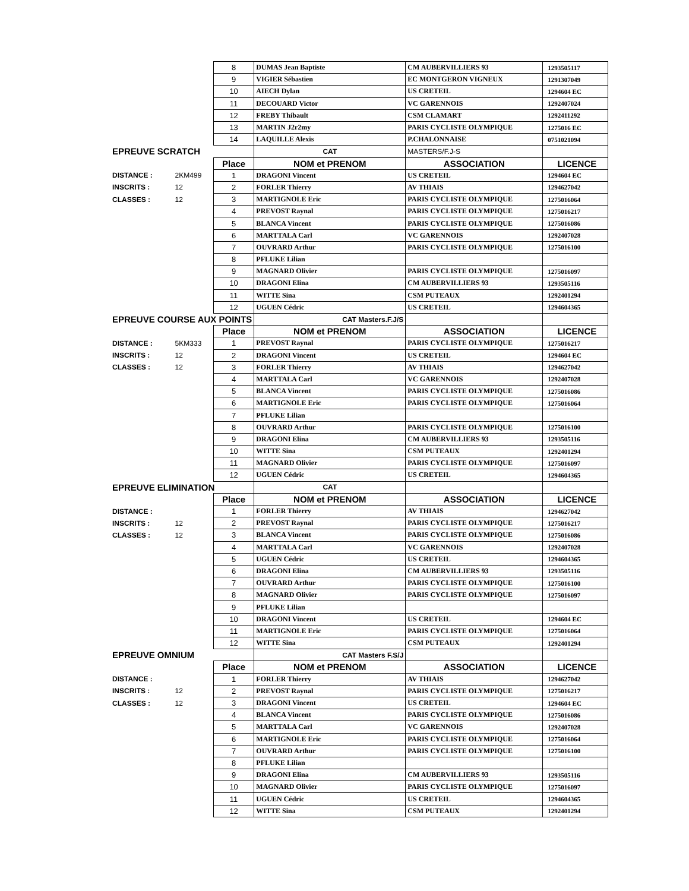| | | 8 | DUMAS Jean Baptiste | CM AUBERVILLIERS 93 | 1293505117 |
| | | 9 | VIGIER Sébastien | EC MONTGERON VIGNEUX | 1291307049 |
| | | 10 | AIECH Dylan | US CRETEIL | 1294604 EC |
| | | 11 | DECOUARD Victor | VC GARENNOIS | 1292407024 |
| | | 12 | FREBY Thibault | CSM CLAMART | 1292411292 |
| | | 13 | MARTIN J2r2my | PARIS CYCLISTE OLYMPIQUE | 1275016 EC |
| | | 14 | LAQUILLE Alexis | P.CHALONNAISE | 0751021094 |
| EPREUVE SCRATCH | | | CAT | MASTERS/F.J-S | |
| | | Place | NOM et PRENOM | ASSOCIATION | LICENCE |
| DISTANCE : | 2KM499 | 1 | DRAGONI Vincent | US CRETEIL | 1294604 EC |
| INSCRITS : | 12 | 2 | FORLER Thierry | AV THIAIS | 1294627042 |
| CLASSES : | 12 | 3 | MARTIGNOLE Eric | PARIS CYCLISTE OLYMPIQUE | 1275016064 |
| | | 4 | PREVOST Raynal | PARIS CYCLISTE OLYMPIQUE | 1275016217 |
| | | 5 | BLANCA Vincent | PARIS CYCLISTE OLYMPIQUE | 1275016086 |
| | | 6 | MARTTALA Carl | VC GARENNOIS | 1292407028 |
| | | 7 | OUVRARD Arthur | PARIS CYCLISTE OLYMPIQUE | 1275016100 |
| | | 8 | PFLUKE Lilian | | |
| | | 9 | MAGNARD Olivier | PARIS CYCLISTE OLYMPIQUE | 1275016097 |
| | | 10 | DRAGONI Elina | CM AUBERVILLIERS 93 | 1293505116 |
| | | 11 | WITTE Sina | CSM PUTEAUX | 1292401294 |
| | | 12 | UGUEN Cédric | US CRETEIL | 1294604365 |
| EPREUVE COURSE AUX POINTS | | | CAT Masters.F.J/S | | |
| | | Place | NOM et PRENOM | ASSOCIATION | LICENCE |
| DISTANCE : | 5KM333 | 1 | PREVOST Raynal | PARIS CYCLISTE OLYMPIQUE | 1275016217 |
| INSCRITS : | 12 | 2 | DRAGONI Vincent | US CRETEIL | 1294604 EC |
| CLASSES : | 12 | 3 | FORLER Thierry | AV THIAIS | 1294627042 |
| | | 4 | MARTTALA Carl | VC GARENNOIS | 1292407028 |
| | | 5 | BLANCA Vincent | PARIS CYCLISTE OLYMPIQUE | 1275016086 |
| | | 6 | MARTIGNOLE Eric | PARIS CYCLISTE OLYMPIQUE | 1275016064 |
| | | 7 | PFLUKE Lilian | | |
| | | 8 | OUVRARD Arthur | PARIS CYCLISTE OLYMPIQUE | 1275016100 |
| | | 9 | DRAGONI Elina | CM AUBERVILLIERS 93 | 1293505116 |
| | | 10 | WITTE Sina | CSM PUTEAUX | 1292401294 |
| | | 11 | MAGNARD Olivier | PARIS CYCLISTE OLYMPIQUE | 1275016097 |
| | | 12 | UGUEN Cédric | US CRETEIL | 1294604365 |
| EPREUVE ELIMINATION | | | CAT | | |
| | | Place | NOM et PRENOM | ASSOCIATION | LICENCE |
| DISTANCE : | | 1 | FORLER Thierry | AV THIAIS | 1294627042 |
| INSCRITS : | 12 | 2 | PREVOST Raynal | PARIS CYCLISTE OLYMPIQUE | 1275016217 |
| CLASSES : | 12 | 3 | BLANCA Vincent | PARIS CYCLISTE OLYMPIQUE | 1275016086 |
| | | 4 | MARTTALA Carl | VC GARENNOIS | 1292407028 |
| | | 5 | UGUEN Cédric | US CRETEIL | 1294604365 |
| | | 6 | DRAGONI Elina | CM AUBERVILLIERS 93 | 1293505116 |
| | | 7 | OUVRARD Arthur | PARIS CYCLISTE OLYMPIQUE | 1275016100 |
| | | 8 | MAGNARD Olivier | PARIS CYCLISTE OLYMPIQUE | 1275016097 |
| | | 9 | PFLUKE Lilian | | |
| | | 10 | DRAGONI Vincent | US CRETEIL | 1294604 EC |
| | | 11 | MARTIGNOLE Eric | PARIS CYCLISTE OLYMPIQUE | 1275016064 |
| | | 12 | WITTE Sina | CSM PUTEAUX | 1292401294 |
| EPREUVE OMNIUM | | | CAT Masters F.S/J | | |
| | | Place | NOM et PRENOM | ASSOCIATION | LICENCE |
| DISTANCE : | | 1 | FORLER Thierry | AV THIAIS | 1294627042 |
| INSCRITS : | 12 | 2 | PREVOST Raynal | PARIS CYCLISTE OLYMPIQUE | 1275016217 |
| CLASSES : | 12 | 3 | DRAGONI Vincent | US CRETEIL | 1294604 EC |
| | | 4 | BLANCA Vincent | PARIS CYCLISTE OLYMPIQUE | 1275016086 |
| | | 5 | MARTTALA Carl | VC GARENNOIS | 1292407028 |
| | | 6 | MARTIGNOLE Eric | PARIS CYCLISTE OLYMPIQUE | 1275016064 |
| | | 7 | OUVRARD Arthur | PARIS CYCLISTE OLYMPIQUE | 1275016100 |
| | | 8 | PFLUKE Lilian | | |
| | | 9 | DRAGONI Elina | CM AUBERVILLIERS 93 | 1293505116 |
| | | 10 | MAGNARD Olivier | PARIS CYCLISTE OLYMPIQUE | 1275016097 |
| | | 11 | UGUEN Cédric | US CRETEIL | 1294604365 |
| | | 12 | WITTE Sina | CSM PUTEAUX | 1292401294 |